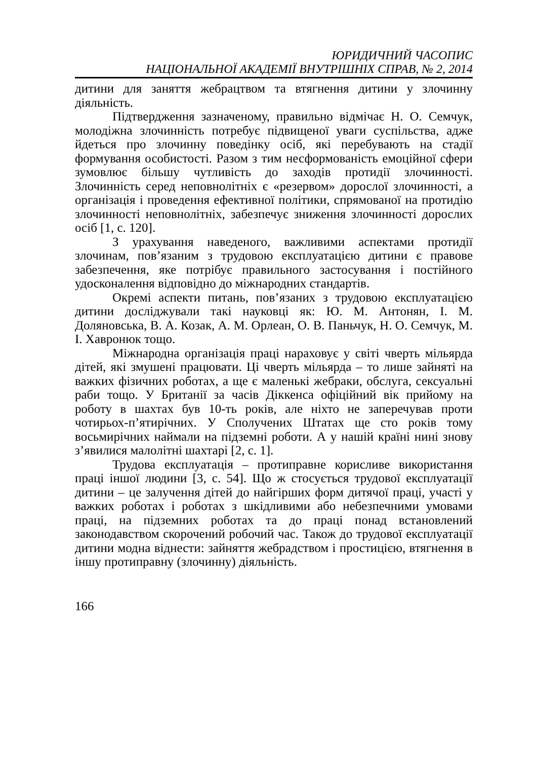ЮРИДИЧНИЙ ЧАСОПИС
НАЦІОНАЛЬНОЇ АКАДЕМІЇ ВНУТРІШНІХ СПРАВ, № 2, 2014
дитини для заняття жебрацтвом та втягнення дитини у злочинну діяльність.
Підтвердження зазначеному, правильно відмічає Н. О. Семчук, молодіжна злочинність потребує підвищеної уваги суспільства, адже йдеться про злочинну поведінку осіб, які перебувають на стадії формування особистості. Разом з тим несформованість емоційної сфери зумовлює більшу чутливість до заходів протидії злочинності. Злочинність серед неповнолітніх є «резервом» дорослої злочинності, а організація і проведення ефективної політики, спрямованої на протидію злочинності неповнолітніх, забезпечує зниження злочинності дорослих осіб [1, с. 120].
З урахування наведеного, важливими аспектами протидії злочинам, пов’язаним з трудовою експлуатацією дитини є правове забезпечення, яке потрібує правильного застосування і постійного удосконалення відповідно до міжнародних стандартів.
Окремі аспекти питань, пов’язаних з трудовою експлуатацією дитини досліджували такі науковці як: Ю. М. Антонян, І. М. Доляновська, В. А. Козак, А. М. Орлеан, О. В. Паньчук, Н. О. Семчук, М. І. Хавронюк тощо.
Міжнародна організація праці нараховує у світі чверть мільярда дітей, які змушені працювати. Ці чверть мільярда – то лише зайняті на важких фізичних роботах, а ще є маленькі жебраки, обслуга, сексуальні раби тощо. У Британії за часів Діккенса офіційний вік прийому на роботу в шахтах був 10-ть років, але ніхто не заперечував проти чотирьох-п’ятирічних. У Сполучених Штатах ще сто років тому восьмирічних наймали на підземні роботи. А у нашій країні нині знову з’явилися малолітні шахтарі [2, с. 1].
Трудова експлуатація – протиправне корисливе використання праці іншої людини [3, с. 54]. Що ж стосується трудової експлуатації дитини – це залучення дітей до найгірших форм дитячої праці, участі у важких роботах і роботах з шкідливими або небезпечними умовами праці, на підземних роботах та до праці понад встановлений законодавством скорочений робочий час. Також до трудової експлуатації дитини модна віднести: зайняття жебрадством і простицією, втягнення в іншу протиправну (злочинну) діяльність.
166